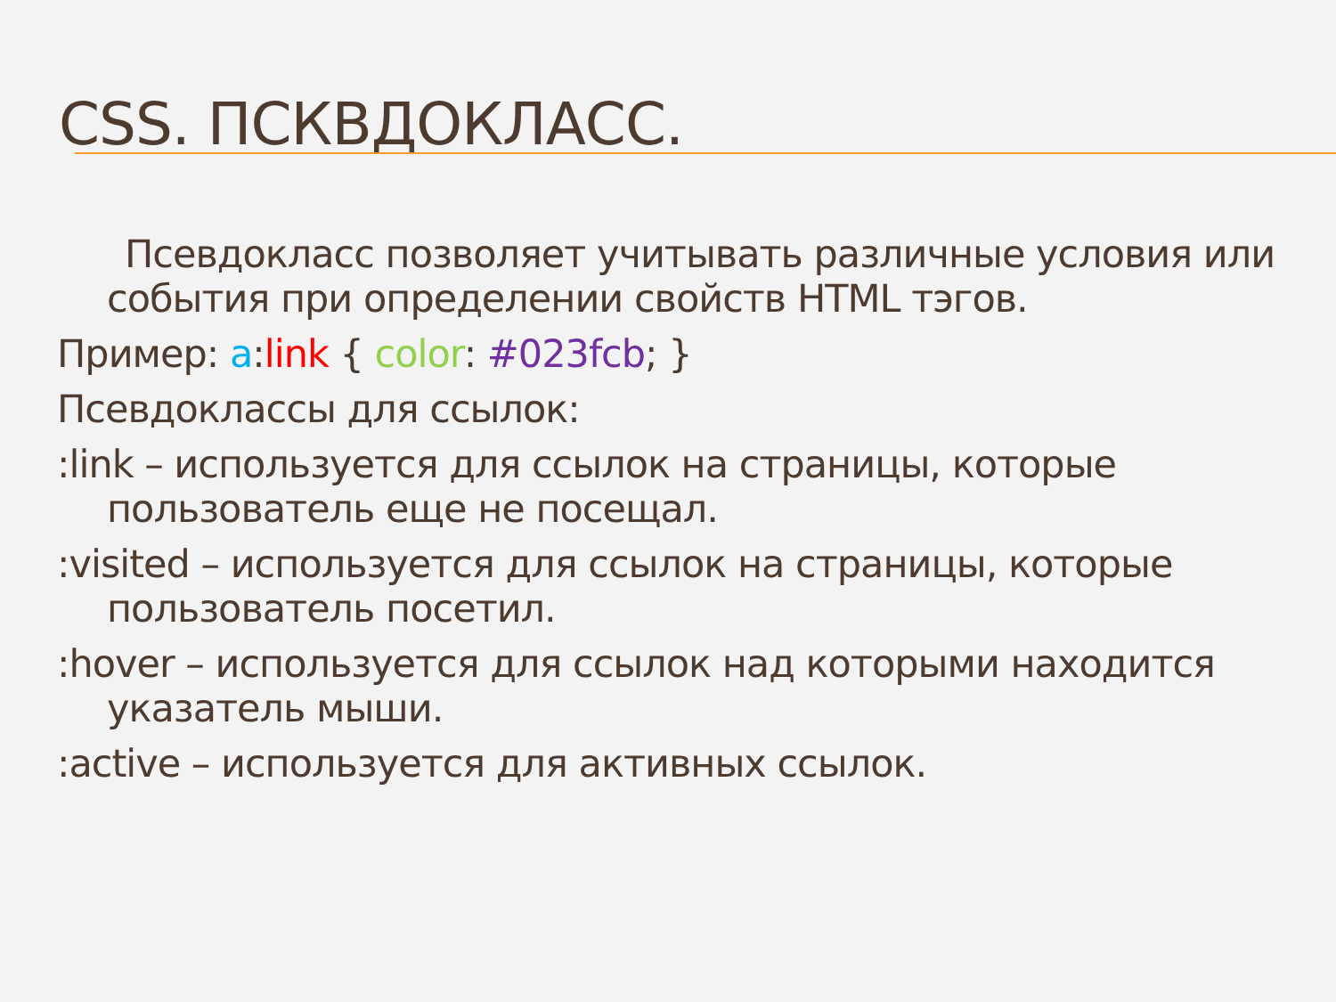CSS. ПСКВДОКЛАСС.
Псевдокласс позволяет учитывать различные условия или события при определении свойств HTML тэгов.
Пример: a:link { color: #023fcb; }
Псевдоклассы для ссылок:
:link – используется для ссылок на страницы, которые пользователь еще не посещал.
:visited – используется для ссылок на страницы, которые пользователь посетил.
:hover – используется для ссылок над которыми находится указатель мыши.
:active – используется для активных ссылок.